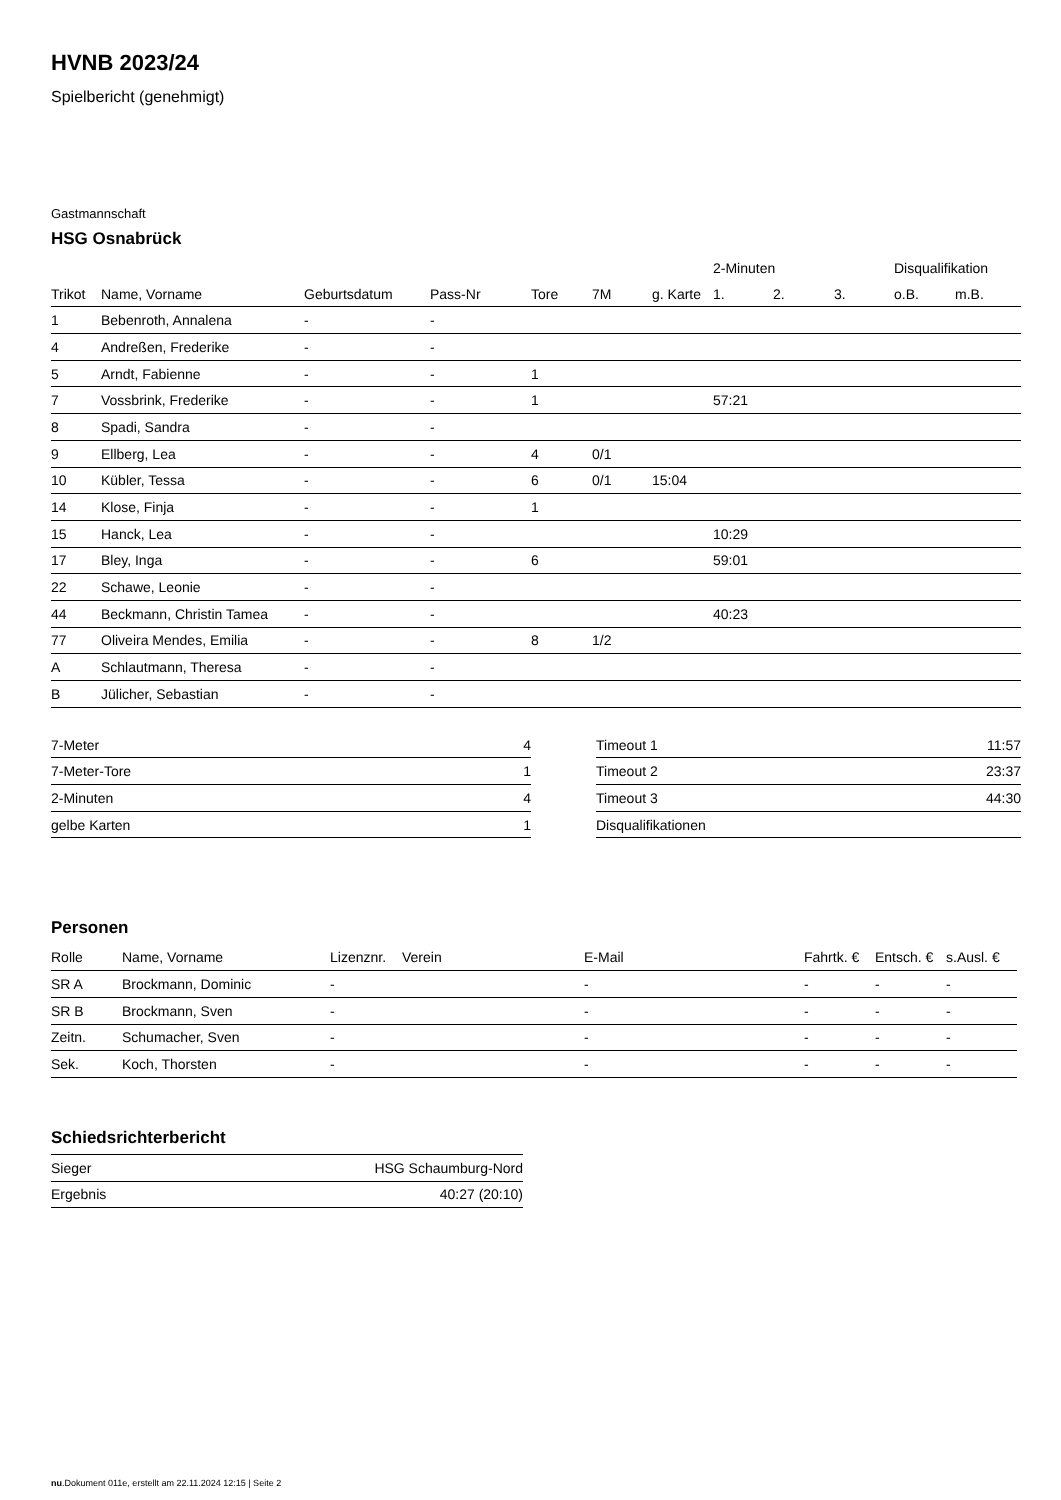HVNB 2023/24
Spielbericht (genehmigt)
Gastmannschaft
HSG Osnabrück
| | | | | | | | 2-Minuten | | | Disqualifikation | |
| --- | --- | --- | --- | --- | --- | --- | --- | --- | --- | --- | --- |
| Trikot | Name, Vorname | Geburtsdatum | Pass-Nr | Tore | 7M | g. Karte | 1. | 2. | 3. | o.B. | m.B. |
| 1 | Bebenroth, Annalena | - | - | | | | | | | | |
| 4 | Andreßen, Frederike | - | - | | | | | | | | |
| 5 | Arndt, Fabienne | - | - | 1 | | | | | | | |
| 7 | Vossbrink, Frederike | - | - | 1 | | | 57:21 | | | | |
| 8 | Spadi, Sandra | - | - | | | | | | | | |
| 9 | Ellberg, Lea | - | - | 4 | 0/1 | | | | | | |
| 10 | Kübler, Tessa | - | - | 6 | 0/1 | 15:04 | | | | | |
| 14 | Klose, Finja | - | - | 1 | | | | | | | |
| 15 | Hanck, Lea | - | - | | | | 10:29 | | | | |
| 17 | Bley, Inga | - | - | 6 | | | 59:01 | | | | |
| 22 | Schawe, Leonie | - | - | | | | | | | | |
| 44 | Beckmann, Christin Tamea | - | - | | | | 40:23 | | | | |
| 77 | Oliveira Mendes, Emilia | - | - | 8 | 1/2 | | | | | | |
| A | Schlautmann, Theresa | - | - | | | | | | | | |
| B | Jülicher, Sebastian | - | - | | | | | | | | |
| 7-Meter | 4 |
| 7-Meter-Tore | 1 |
| 2-Minuten | 4 |
| gelbe Karten | 1 |
| Timeout 1 | 11:57 |
| Timeout 2 | 23:37 |
| Timeout 3 | 44:30 |
| Disqualifikationen | |
Personen
| Rolle | Name, Vorname | Lizenznr. | Verein | E-Mail | Fahrtk. € | Entsch. € | s.Ausl. € |
| --- | --- | --- | --- | --- | --- | --- | --- |
| SR A | Brockmann, Dominic | - | | - | - | - | - |
| SR B | Brockmann, Sven | - | | - | - | - | - |
| Zeitn. | Schumacher, Sven | - | | - | - | - | - |
| Sek. | Koch, Thorsten | - | | - | - | - | - |
Schiedsrichterbericht
| Sieger | HSG Schaumburg-Nord |
| Ergebnis | 40:27 (20:10) |
nu.Dokument 011e, erstellt am 22.11.2024 12:15 | Seite 2